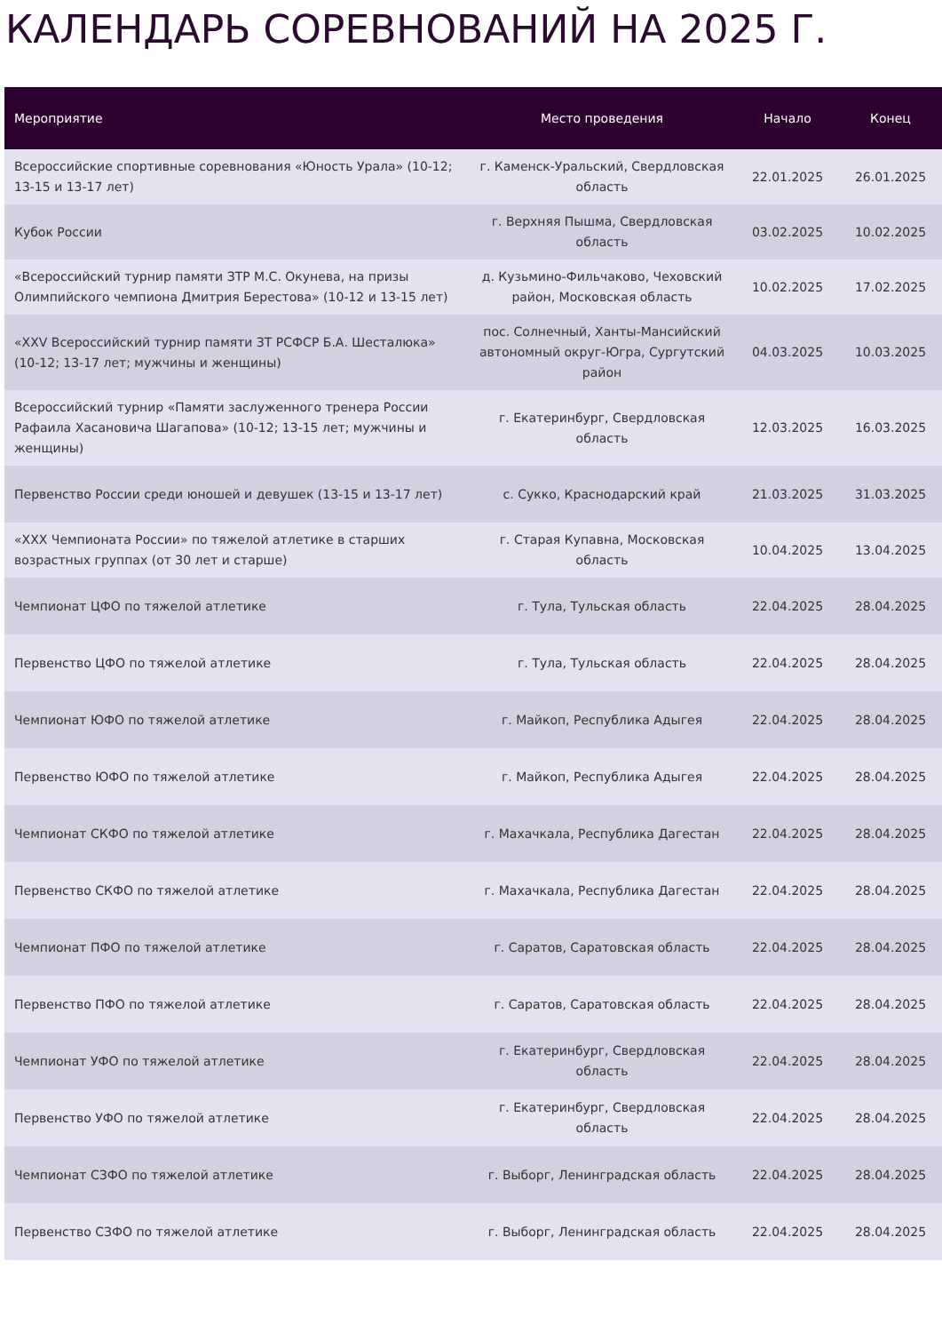КАЛЕНДАРЬ СОРЕВНОВАНИЙ НА 2025 Г.
| Мероприятие | Место проведения | Начало | Конец |
| --- | --- | --- | --- |
| Всероссийские спортивные соревнования «Юность Урала» (10-12; 13-15 и 13-17 лет) | г. Каменск-Уральский, Свердловская область | 22.01.2025 | 26.01.2025 |
| Кубок России | г. Верхняя Пышма, Свердловская область | 03.02.2025 | 10.02.2025 |
| «Всероссийский турнир памяти ЗТР М.С. Окунева, на призы Олимпийского чемпиона Дмитрия Берестова» (10-12 и 13-15 лет) | д. Кузьмино-Фильчаково, Чеховский район, Московская область | 10.02.2025 | 17.02.2025 |
| «XXV Всероссийский турнир памяти ЗТ РСФСР Б.А. Шесталюка» (10-12; 13-17 лет; мужчины и женщины) | пос. Солнечный, Ханты-Мансийский автономный округ-Югра, Сургутский район | 04.03.2025 | 10.03.2025 |
| Всероссийский турнир «Памяти заслуженного тренера России Рафаила Хасановича Шагапова» (10-12; 13-15 лет; мужчины и женщины) | г. Екатеринбург, Свердловская область | 12.03.2025 | 16.03.2025 |
| Первенство России среди юношей и девушек (13-15 и 13-17 лет) | с. Сукко, Краснодарский край | 21.03.2025 | 31.03.2025 |
| «XXX Чемпионата России» по тяжелой атлетике в старших возрастных группах (от 30 лет и старше) | г. Старая Купавна, Московская область | 10.04.2025 | 13.04.2025 |
| Чемпионат ЦФО по тяжелой атлетике | г. Тула, Тульская область | 22.04.2025 | 28.04.2025 |
| Первенство ЦФО по тяжелой атлетике | г. Тула, Тульская область | 22.04.2025 | 28.04.2025 |
| Чемпионат ЮФО по тяжелой атлетике | г. Майкоп, Республика Адыгея | 22.04.2025 | 28.04.2025 |
| Первенство ЮФО по тяжелой атлетике | г. Майкоп, Республика Адыгея | 22.04.2025 | 28.04.2025 |
| Чемпионат СКФО по тяжелой атлетике | г. Махачкала, Республика Дагестан | 22.04.2025 | 28.04.2025 |
| Первенство СКФО по тяжелой атлетике | г. Махачкала, Республика Дагестан | 22.04.2025 | 28.04.2025 |
| Чемпионат ПФО по тяжелой атлетике | г. Саратов, Саратовская область | 22.04.2025 | 28.04.2025 |
| Первенство ПФО по тяжелой атлетике | г. Саратов, Саратовская область | 22.04.2025 | 28.04.2025 |
| Чемпионат УФО по тяжелой атлетике | г. Екатеринбург, Свердловская область | 22.04.2025 | 28.04.2025 |
| Первенство УФО по тяжелой атлетике | г. Екатеринбург, Свердловская область | 22.04.2025 | 28.04.2025 |
| Чемпионат СЗФО по тяжелой атлетике | г. Выборг, Ленинградская область | 22.04.2025 | 28.04.2025 |
| Первенство СЗФО по тяжелой атлетике | г. Выборг, Ленинградская область | 22.04.2025 | 28.04.2025 |